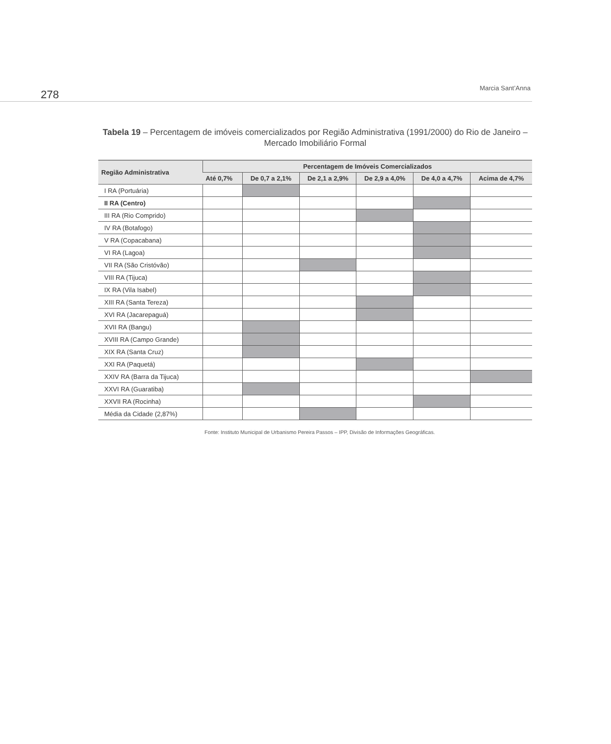278
Marcia Sant’Anna
Tabela 19 – Percentagem de imóveis comercializados por Região Administrativa (1991/2000) do Rio de Janeiro – Mercado Imobiliário Formal
| Região Administrativa | Percentagem de Imóveis Comercializados | | | | | |
| --- | --- | --- | --- | --- | --- | --- |
| | Até 0,7% | De 0,7 a 2,1% | De 2,1 a 2,9% | De 2,9 a 4,0% | De 4,0 a 4,7% | Acima de 4,7% |
| I RA (Portuária) | | | | | | |
| II RA (Centro) | | | | | | |
| III RA (Rio Comprido) | | | | | | |
| IV RA (Botafogo) | | | | | | |
| V RA (Copacabana) | | | | | | |
| VI RA (Lagoa) | | | | | | |
| VII RA (São Cristóvão) | | | | | | |
| VIII RA (Tijuca) | | | | | | |
| IX RA (Vila Isabel) | | | | | | |
| XIII RA (Santa Tereza) | | | | | | |
| XVI RA (Jacarepaguá) | | | | | | |
| XVII RA (Bangu) | | | | | | |
| XVIII RA (Campo Grande) | | | | | | |
| XIX RA (Santa Cruz) | | | | | | |
| XXI RA (Paquetá) | | | | | | |
| XXIV RA (Barra da Tijuca) | | | | | | |
| XXVI RA (Guaratiba) | | | | | | |
| XXVII RA (Rocinha) | | | | | | |
| Média da Cidade (2,87%) | | | | | | |
Fonte: Instituto Municipal de Urbanismo Pereira Passos – IPP, Divisão de Informações Geográficas.